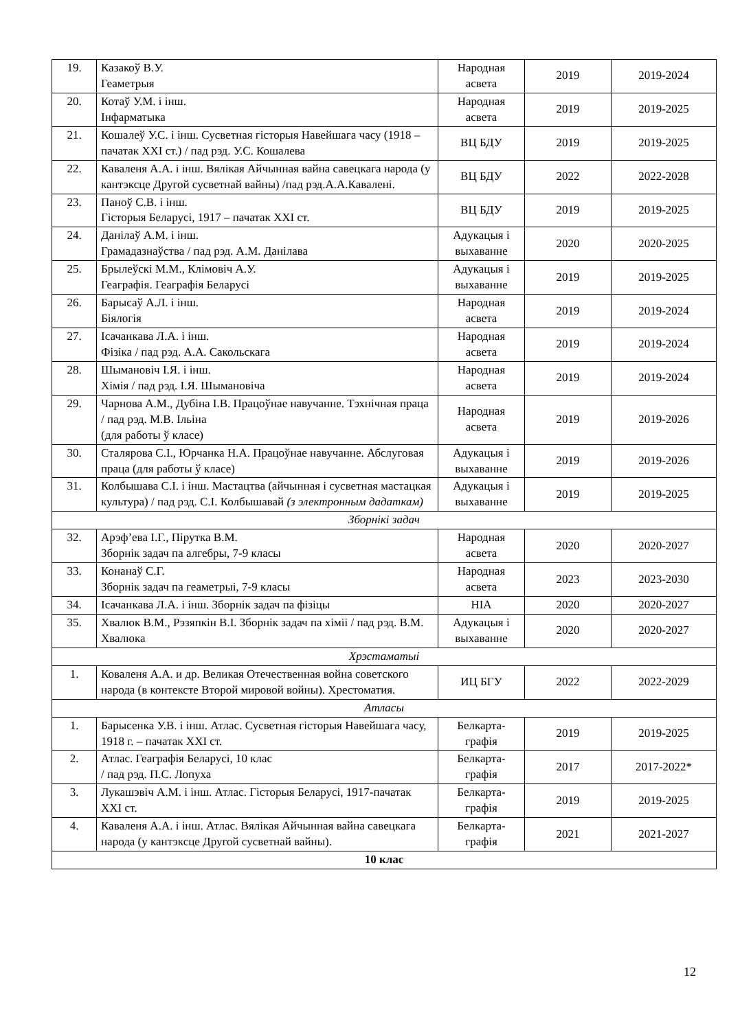| 19. | Казакоў В.У. Геаметрыя | Народная асвета | 2019 | 2019-2024 |
| 20. | Котаў У.М. і інш. Інфарматыка | Народная асвета | 2019 | 2019-2025 |
| 21. | Кошалеў У.С. і інш. Сусветная гісторыя Навейшага часу (1918 – пачатак XXI ст.) / пад рэд. У.С. Кошалева | ВЦ БДУ | 2019 | 2019-2025 |
| 22. | Каваленя А.А. і інш. Вялікая Айчынная вайна савецкага народа (у кантэксце Другой сусветнай вайны) /пад рэд.А.А.Кавалені. | ВЦ БДУ | 2022 | 2022-2028 |
| 23. | Паноў С.В. і інш. Гісторыя Беларусі, 1917 – пачатак XXI ст. | ВЦ БДУ | 2019 | 2019-2025 |
| 24. | Данілаў А.М. і інш. Грамадазнаўства / пад рэд. А.М. Данілава | Адукацыя і выхаванне | 2020 | 2020-2025 |
| 25. | Брылеўскі М.М., Клімовіч А.У. Геаграфія. Геаграфія Беларусі | Адукацыя і выхаванне | 2019 | 2019-2025 |
| 26. | Барысаў А.Л. і інш. Біялогія | Народная асвета | 2019 | 2019-2024 |
| 27. | Ісачанкава Л.А. і інш. Фізіка / пад рэд. А.А. Сакольскага | Народная асвета | 2019 | 2019-2024 |
| 28. | Шымановіч І.Я. і інш. Хімія / пад рэд. І.Я. Шымановіча | Народная асвета | 2019 | 2019-2024 |
| 29. | Чарнова А.М., Дубіна І.В. Працоўнае навучанне. Тэхнічная праца / пад рэд. М.В. Ільіна (для работы ў класе) | Народная асвета | 2019 | 2019-2026 |
| 30. | Сталярова С.І., Юрчанка Н.А. Працоўнае навучанне. Абслуговая праца (для работы ў класе) | Адукацыя і выхаванне | 2019 | 2019-2026 |
| 31. | Колбышава С.І. і інш. Мастацтва (айчынная і сусветная мастацкая культура) / пад рэд. С.І. Колбышавай (з электронным дадаткам) | Адукацыя і выхаванне | 2019 | 2019-2025 |
| Зборнікі задач | | | | |
| 32. | Арэф’ева І.Г., Пірутка В.М. Зборнік задач па алгебры, 7-9 класы | Народная асвета | 2020 | 2020-2027 |
| 33. | Конанаў С.Г. Зборнік задач па геаметрыі, 7-9 класы | Народная асвета | 2023 | 2023-2030 |
| 34. | Ісачанкава Л.А. і інш. Зборнік задач па фізіцы | НІА | 2020 | 2020-2027 |
| 35. | Хвалюк В.М., Рэзяпкін В.І. Зборнік задач па хіміі / пад рэд. В.М. Хвалюка | Адукацыя і выхаванне | 2020 | 2020-2027 |
| Хрэстаматыі | | | | |
| 1. | Коваленя А.А. и др. Великая Отечественная война советского народа (в контексте Второй мировой войны). Хрестоматия. | ИЦ БГУ | 2022 | 2022-2029 |
| Атласы | | | | |
| 1. | Барысенка У.В. і інш. Атлас. Сусветная гісторыя Навейшага часу, 1918 г. – пачатак XXI ст. | Белкарта-графія | 2019 | 2019-2025 |
| 2. | Атлас. Геаграфія Беларусі, 10 клас / пад рэд. П.С. Лопуха | Белкарта-графія | 2017 | 2017-2022* |
| 3. | Лукашэвіч А.М. і інш. Атлас. Гісторыя Беларусі, 1917-пачатак XXI ст. | Белкарта-графія | 2019 | 2019-2025 |
| 4. | Каваленя А.А. і інш. Атлас. Вялікая Айчынная вайна савецкага народа (у кантэксце Другой сусветнай вайны). | Белкарта-графія | 2021 | 2021-2027 |
| 10 клас | | | | |
12